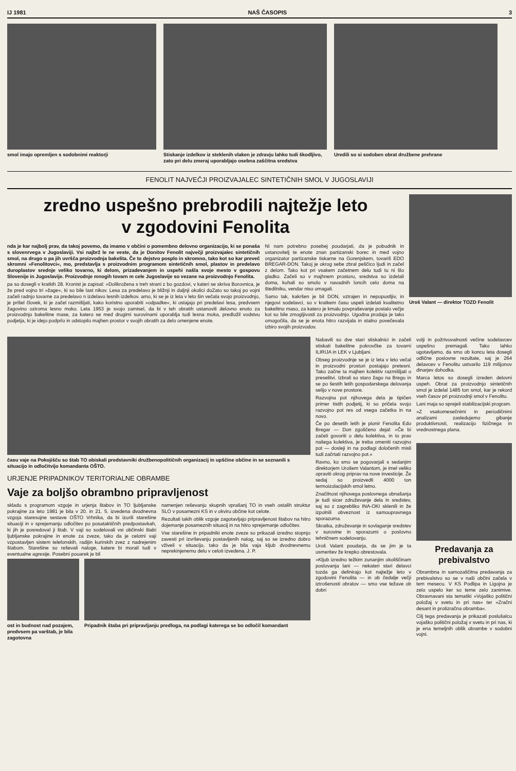IJ 1981 NAŠ ČASOPIS 3
smol imajo opremljen s sodobnimi reaktorji Stiskanje izdelkov iz steklenih vlaken je zdravju lahko tudi škodljivo, zato pri delu zmeraj uporabljajo osebna zaščitna sredstva
Uredili so si sodoben obrat družbene prehrane
FENOLIT NAJVEČJI PROIZVAJALEC SINTETIČNIH SMOL V JUGOSLAVIJI
zredno uspešno prebrodili najtežje leto
v zgodovini Fenolita
nda je kar najbolj prav, da takoj povemo, da imamo v občini o pomembno delovno organizacijo, ki se ponaša s slovenrvega v Jugoslaviji. Vsi najbrž le ne veste, da je Donitov Fenolit največji proizvajalec sintetičnih smol, na drugo o pa jih uvršča proizvodnja bakelita. Če to dejstvo posplo in skromno, tako kot so kar preveč skromni »Fenolitovci«, mo, predstavlja s proizvodnim programom sintetičnih smol, plastov in predelavo duroplastov srednje veliko tovarno, ki delom, prizadevanjem in uspehi našla svoje mesto v gospovu Slovenije in Jugoslavije. Proizvodnje mnogih tovarn m cele Jugoslavije so vezane na proizvodnjo Fenolita.
pa so dosegli v kratkih 28. Kronist je zapisal: »Dolikrožena s treh strani z bo gozdovi, v kateri se skriva Borovnica, je že pred vojno tri »žage«, ki so bile last nikov. Lesa za predelavo je bližnji in daljnji okolici doZato so takoj po vojni začeli radnjo tovarne za predelavo n izdelavo lesnih izdelkov. arno, ki se je iz leta v leto šin večala svojo proizvodnjo, je prišel človek, ki je začel razmišljati, kako koristno uporabiti »odpadke«, ki ostajajo pri predelavi lesa, predvsem žagovino oziroma lesno moko. Leta 1953 je svojo zamisel, da bi v teh obratih ustanovili delovno enoto za proizvodnjo bakelitne mase, za katero se med drugimi surovinami uporablja tudi lesna moka, predložil vodstvu podjetja, ki je idejo podprlo in odstopilo majhen prostor v svojih obratih za delo omenjene enote.
Ni nam potrebno posebej poudarjati, da je pobudnik in ustanovitelj te enote znan partizanski borec in med vojno organizator partizanske tiskarne na Gorenjskem, tovariš EDO BREGAR-DON. Takoj je okrog sebe zbral peščico ljudi in začel z delom. Tako kot pri vsakem začetnem delu tudi tu ni šlo gladko. Začeli so v majhnem prostoru, sredstva so izdelali doma, kuhali so smolo v navadnih loncih celo doma na štedilniku, vendar niso omagali.
Samo tak, kakršen je bil DON, vztrajen in nepopustljiv, in njegovi sodelavci, so v kratkem času uspeli izdelati kvalitetno bakelitno maso, za katero je kmalu povpraševanje postalo večje kot so bile zmogljivosti za proizvodnjo. Ugodna prodaja je tako omogočila, da se je enota hitro razvijala in stalno povečevala izbiro svojih proizvodov.
Uroš Valant — direktor TOZD Fenolit
času vaje na Pokojišču so štab TO obiskali predstavniki družbenopolitičnih organizacij in upščine občine in se seznanili s situacijo in odločitvijo komandanta OŠTO.
URJENJE PRIPADNIKOV TERITORIALNE OBRAMBE
Vaje za boljšo obrambno pripravljenost
skladu s programom vzgoje in urjenja štabov in TO ljubljanske pokrajine za leto 1981 je bila v 20. in 21. 5. izvedena dvodnevna vzgoja staresojne sestave OŠTO Vrhnika, da bi izurili starešine situaciji in v sprejemanju odločitev po posataktičnih predpostavkah, ki jih je posredoval ji štab. V vaji so sodelovali vsi občinski štabi ljubljanske pokrajine in enote za zveze, tako da je celotni vaji vzpostavljen sistem telefonskih, radijin kurirskih zvez z nadrejenim štabom. Starešine so reševali naloge, katere bi morali tudi v eventualne agresije. Posebni pouarek je bil
namenjen reševanju skupnih vprašanj TO in vseh ostalih struktur SLO v posamezni KS in v okviru občine kot celote.
Rezultati takih oblik vzgoje zagotavljajo pripravljenost štabov na hitro dojemanje posameznih situacij in na hitro sprejemanje odločitev.
Vse starešine in pripadniki enote zveze so prikazali izredno stopnjo zavesti pri izvrševanju postavljenih nalog, saj so se izredno dobro vživeli v situacijo, tako da je bila vaja kljub dvodnevnemu neprekinjenemu delu v celoti izvedena. J. P.
ost in budnost nad pozajem, predvsem pa varštab, je bila zagotovna
Pripadnik štaba pri pripravljanju predloga, na podlagi katerega se bo odločil komandant
Nabavili so dve stari stiskalnici in začeli stiskati bakelitne pokrovčke za tovarni ILIRIJA in LEK v Ljubljani.
Obseg proizvodnje se je iz leta v leto večal in proizvodni prostori postajajo pretesni. Tako začne ta majhen kolektiv razmišljati o preselitvi. Izbrali so staro žago na Bregu in se po šestih letih gospodarskega delovanja selijo v nove prostore.
Razvojna pot njihovega dela je tipičen primer tistih podjetij, ki so pričela svojo razvojno pot res od vsega začetka in na novo.
Če po desetih letih je pionir Fenolita Edo Bregar — Don zgoščeno dejal: »Če bi začeli govoriti o delu kolektiva, in to prav našega kolektiva, je treba omeniti razvojno pot — dosleji in na podlagi določenih misli tudi začrtati razvojno pot.«
Ravno, ko smo se pogovarjali s sedanjim direktorjem Urošem Valantom, je imel veliko opraviti okrog priprav na nove investicije. Že sedaj so proizvedli 4000 ton termoizolacijskih smol letno.
Značilnost njihovega poslovnega obnašanja je tudi sicer združevanje dela in sredstev, saj so z zagrebško INA-OKI sklenili in že izpolnili obveznost iz samoupravnega sporazuma.
Skratka, združevanje in sovlaganje sredstev v surovine in sporazumi o poslovno tehničnem sodelovanju.
Uroš Valant poudarja, da se jim je ta usmeritev že krepko obrestovala.
»Kljub izredno težkim zunanjim okoliščinam poslovanja lani — nekateri stari delavci tozda ga definirajo kot najtežje leto v zgodovini Fenolita — in ob čedalje večji iztrošenosti obratov — smo vse težave ob dobri
volji in požrtvovalnosti večine sodelavcev uspešno premagali. Tako lahko ugotavljamo, da smo ob koncu leta dosegli odlične poslovne rezultate, saj je 264 delavcev v Fenolitu ustvarilo 119 milijonov dinarjev dohodka.
Marca letos so dosegli izreden delovni uspeh. Obrat za proizvodnjo sintetičnih smol je izdelal 1485 ton smol, kar je rekord vseh časov pri proizvodnji smol v Fenolitu.
Lani maja so sprejeli stabilizacijski program.
»Z vsakomesečnimi in periodičnimi analizami zasledujemo gibanje produktivnosti, realizacijo fizičnega in vrednostnega plana.
Predavanja za prebivalstvo
Obrambna in samozaščitna predavanja za prebivalstvo so se v naši občini začela v tem mesecu. V KS Podlipa in Ligojna je zelo uspelo ker so teme zelo zanimive. Obravnavani sta tematiki »Vojaško politični položaj v svetu in pri nas« ter »Zračni desant in protizračna obramba«.
Cilj tega predavanja je prikazati poslušalcu vojaško politični položaj v svetu in pri nas, ki je ena temeljnih oblik obrambe v sodobni vojni.